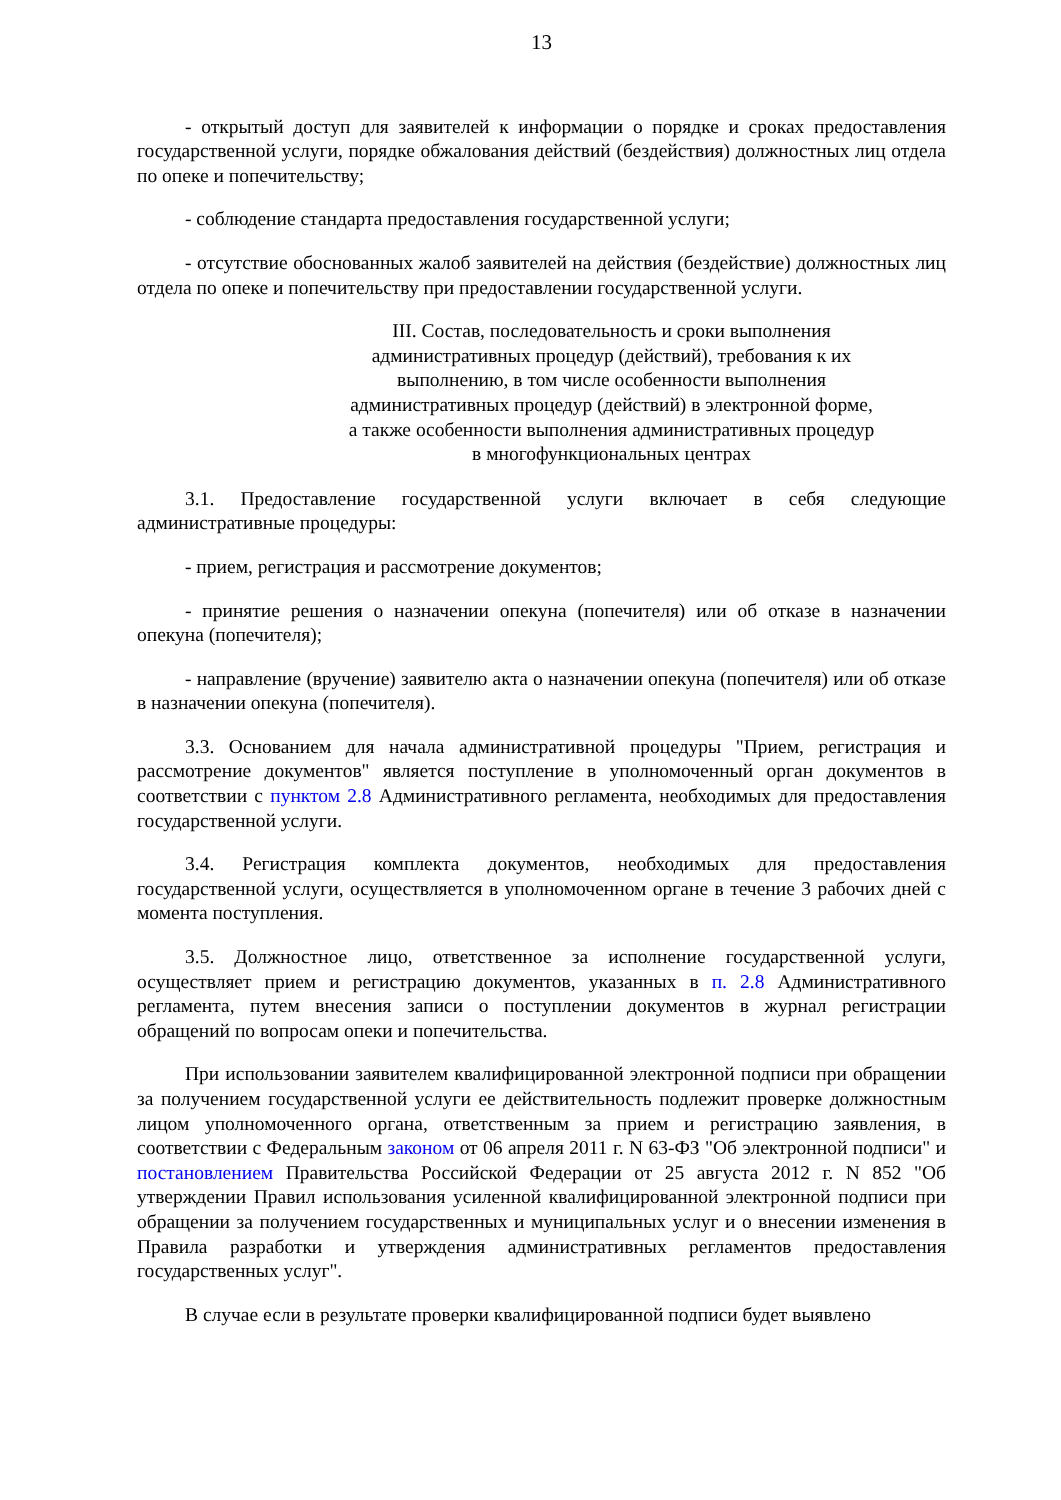13
- открытый доступ для заявителей к информации о порядке и сроках предоставления государственной услуги, порядке обжалования действий (бездействия) должностных лиц отдела по опеке и попечительству;
- соблюдение стандарта предоставления государственной услуги;
- отсутствие обоснованных жалоб заявителей на действия (бездействие) должностных лиц отдела по опеке и попечительству при предоставлении государственной услуги.
III. Состав, последовательность и сроки выполнения
административных процедур (действий), требования к их
выполнению, в том числе особенности выполнения
административных процедур (действий) в электронной форме,
а также особенности выполнения административных процедур
в многофункциональных центрах
3.1. Предоставление государственной услуги включает в себя следующие административные процедуры:
- прием, регистрация и рассмотрение документов;
- принятие решения о назначении опекуна (попечителя) или об отказе в назначении опекуна (попечителя);
- направление (вручение) заявителю акта о назначении опекуна (попечителя) или об отказе в назначении опекуна (попечителя).
3.3. Основанием для начала административной процедуры "Прием, регистрация и рассмотрение документов" является поступление в уполномоченный орган документов в соответствии с пунктом 2.8 Административного регламента, необходимых для предоставления государственной услуги.
3.4. Регистрация комплекта документов, необходимых для предоставления государственной услуги, осуществляется в уполномоченном органе в течение 3 рабочих дней с момента поступления.
3.5. Должностное лицо, ответственное за исполнение государственной услуги, осуществляет прием и регистрацию документов, указанных в п. 2.8 Административного регламента, путем внесения записи о поступлении документов в журнал регистрации обращений по вопросам опеки и попечительства.
При использовании заявителем квалифицированной электронной подписи при обращении за получением государственной услуги ее действительность подлежит проверке должностным лицом уполномоченного органа, ответственным за прием и регистрацию заявления, в соответствии с Федеральным законом от 06 апреля 2011 г. N 63-ФЗ "Об электронной подписи" и постановлением Правительства Российской Федерации от 25 августа 2012 г. N 852 "Об утверждении Правил использования усиленной квалифицированной электронной подписи при обращении за получением государственных и муниципальных услуг и о внесении изменения в Правила разработки и утверждения административных регламентов предоставления государственных услуг".
В случае если в результате проверки квалифицированной подписи будет выявлено